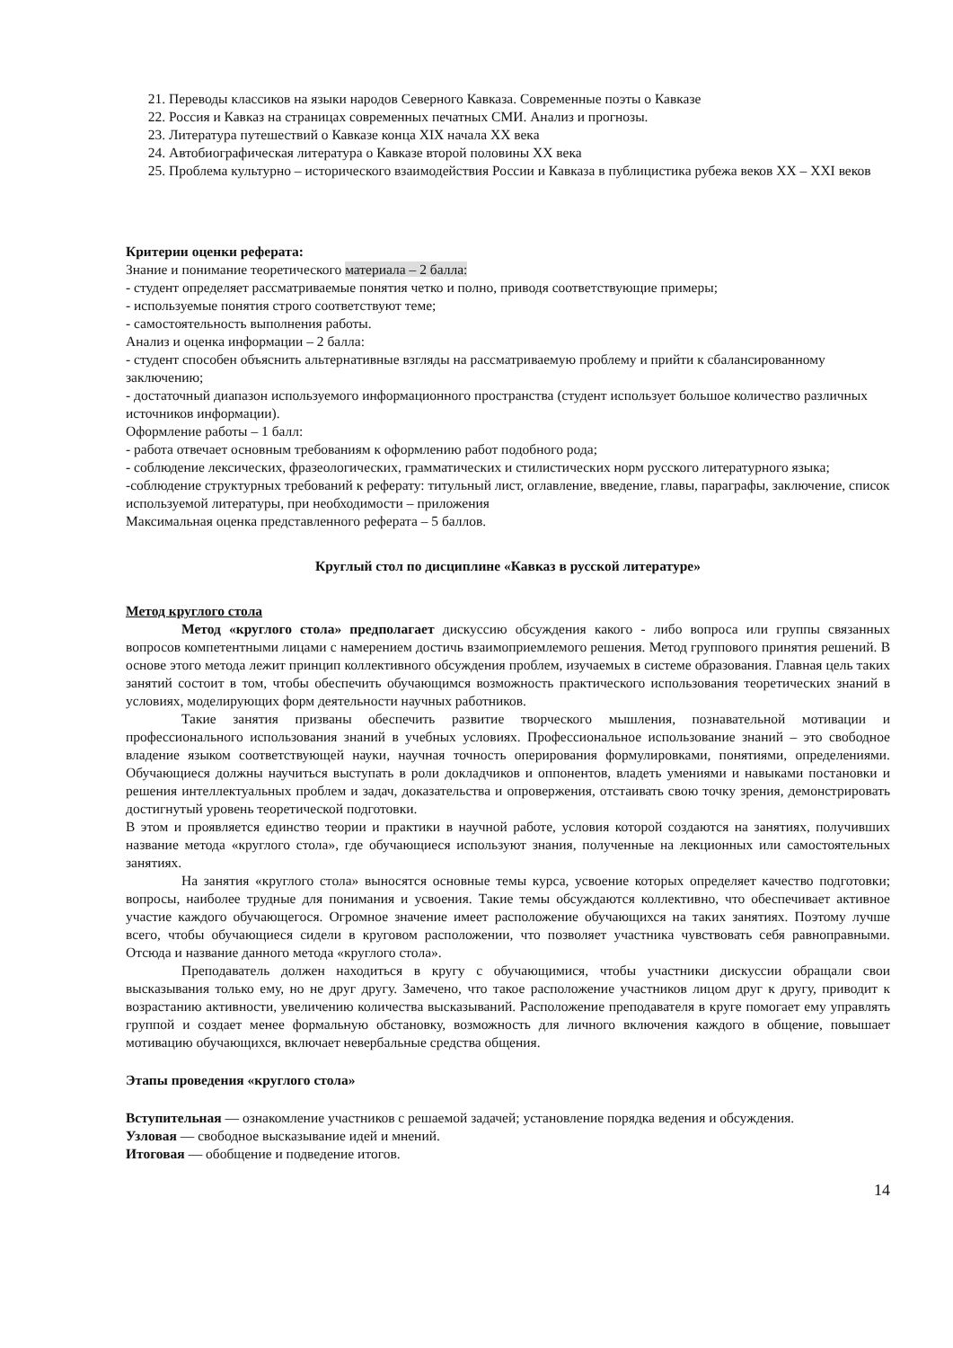21. Переводы классиков на языки народов Северного Кавказа. Современные поэты о Кавказе
22. Россия и Кавказ на страницах современных печатных СМИ. Анализ и прогнозы.
23. Литература путешествий о Кавказе конца XIX начала XX века
24. Автобиографическая литература о Кавказе второй половины XX века
25. Проблема культурно – исторического взаимодействия России и Кавказа в публицистика рубежа веков XX – XXI веков
Критерии оценки реферата:
Знание и понимание теоретического материала – 2 балла:
- студент определяет рассматриваемые понятия четко и полно, приводя соответствующие примеры;
- используемые понятия строго соответствуют теме;
- самостоятельность выполнения работы.
Анализ и оценка информации – 2 балла:
- студент способен объяснить альтернативные взгляды на рассматриваемую проблему и прийти к сбалансированному заключению;
- достаточный диапазон используемого информационного пространства (студент использует большое количество различных источников информации).
Оформление работы – 1 балл:
- работа отвечает основным требованиям к оформлению работ подобного рода;
- соблюдение лексических, фразеологических, грамматических и стилистических норм русского литературного языка;
-соблюдение структурных требований к реферату: титульный лист, оглавление, введение, главы, параграфы, заключение, список используемой литературы, при необходимости – приложения
Максимальная оценка представленного реферата – 5 баллов.
Круглый стол по дисциплине «Кавказ в русской литературе»
Метод круглого стола
Метод «круглого стола» предполагает дискуссию обсуждения какого - либо вопроса или группы связанных вопросов компетентными лицами с намерением достичь взаимоприемлемого решения. Метод группового принятия решений. В основе этого метода лежит принцип коллективного обсуждения проблем, изучаемых в системе образования. Главная цель таких занятий состоит в том, чтобы обеспечить обучающимся возможность практического использования теоретических знаний в условиях, моделирующих форм деятельности научных работников.
Такие занятия призваны обеспечить развитие творческого мышления, познавательной мотивации и профессионального использования знаний в учебных условиях. Профессиональное использование знаний – это свободное владение языком соответствующей науки, научная точность оперирования формулировками, понятиями, определениями. Обучающиеся должны научиться выступать в роли докладчиков и оппонентов, владеть умениями и навыками постановки и решения интеллектуальных проблем и задач, доказательства и опровержения, отстаивать свою точку зрения, демонстрировать достигнутый уровень теоретической подготовки.
В этом и проявляется единство теории и практики в научной работе, условия которой создаются на занятиях, получивших название метода «круглого стола», где обучающиеся используют знания, полученные на лекционных или самостоятельных занятиях.
На занятия «круглого стола» выносятся основные темы курса, усвоение которых определяет качество подготовки; вопросы, наиболее трудные для понимания и усвоения. Такие темы обсуждаются коллективно, что обеспечивает активное участие каждого обучающегося. Огромное значение имеет расположение обучающихся на таких занятиях. Поэтому лучше всего, чтобы обучающиеся сидели в круговом расположении, что позволяет участника чувствовать себя равноправными. Отсюда и название данного метода «круглого стола».
Преподаватель должен находиться в кругу с обучающимися, чтобы участники дискуссии обращали свои высказывания только ему, но не друг другу. Замечено, что такое расположение участников лицом друг к другу, приводит к возрастанию активности, увеличению количества высказываний. Расположение преподавателя в круге помогает ему управлять группой и создает менее формальную обстановку, возможность для личного включения каждого в общение, повышает мотивацию обучающихся, включает невербальные средства общения.
Этапы проведения «круглого стола»
Вступительная — ознакомление участников с решаемой задачей; установление порядка ведения и обсуждения.
Узловая — свободное высказывание идей и мнений.
Итоговая — обобщение и подведение итогов.
14